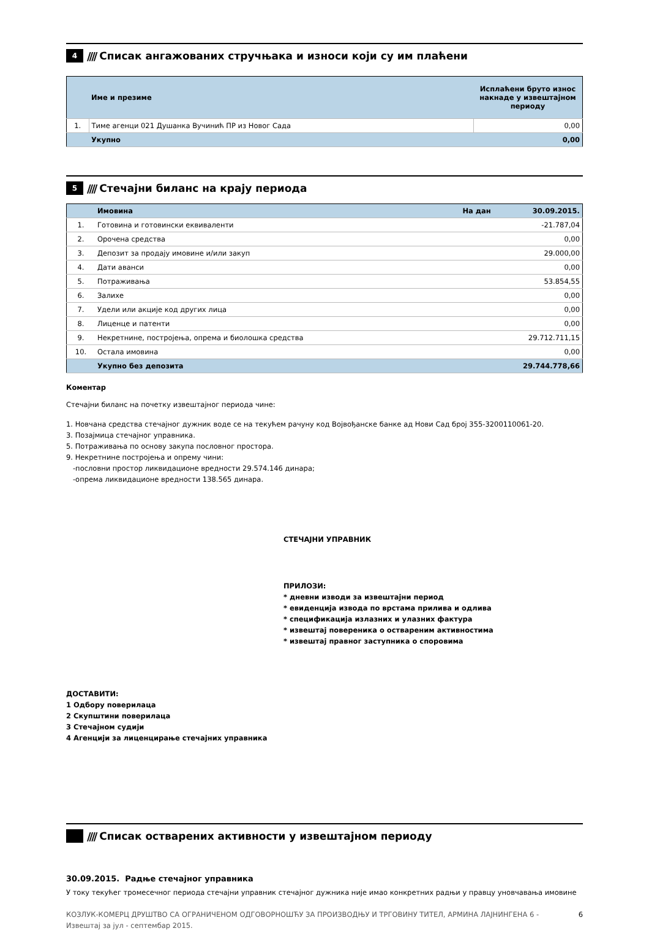4
////
Списак ангажованих стручњака и износи који су им плаћени
| | Име и презиме | Исплаћени бруто износ накнаде у извештајном периоду |
| --- | --- | --- |
| 1. | Тиме агенци 021 Душанка Вучинић ПР из Новог Сада | 0,00 |
| | Укупно | 0,00 |
5
////
Стечајни биланс на крају периода
| | Имовина | На дан 30.09.2015. |
| 1. | Готовина и готовински еквиваленти | -21.787,04 |
| 2. | Орочена средства | 0,00 |
| 3. | Депозит за продају имовине и/или закуп | 29.000,00 |
| 4. | Дати аванси | 0,00 |
| 5. | Потраживања | 53.854,55 |
| 6. | Залихе | 0,00 |
| 7. | Удели или акције код других лица | 0,00 |
| 8. | Лиценце и патенти | 0,00 |
| 9. | Некретнине, постројења, опрема и биолошка средства | 29.712.711,15 |
| 10. | Остала имовина | 0,00 |
| | Укупно без депозита | 29.744.778,66 |
Коментар
Стечајни биланс на почетку извештајног периода чине:
1. Новчана средства стечајног дужник воде се на текућем рачуну код Војвођанске банке ад Нови Сад број 355-3200110061-20.
3. Позајмица стечајног управника.
5. Потраживања по основу закупа пословног простора.
9. Некретнине постројења и опрему чини:
-пословни простор ликвидационе вредности 29.574.146 динара;
-опрема ликвидационе вредности 138.565 динара.
СТЕЧАЈНИ УПРАВНИК
ПРИЛОЗИ:
* дневни изводи за извештајни период
* евиденција извода по врстама прилива и одлива
* спецификација излазних и улазних фактура
* извештај повереника о оствареним активностима
* извештај правног заступника о споровима
ДОСТАВИТИ:
1 Одбору поверилаца
2 Скупштини поверилаца
3 Стечајном судији
4 Агенцији за лиценцирање стечајних управника
////
Списак остварених активности у извештајном периоду
30.09.2015. Радње стечајног управника
У току текућег тромесечног периода стечајни управник стечајног дужника није имао конкретних радњи у правцу уновчавања имовине
КОЗЛУК-КОМЕРЦ ДРУШТВО СА ОГРАНИЧЕНОМ ОДГОВОРНОШЋУ ЗА ПРОИЗВОДЊУ И ТРГОВИНУ ТИТЕЛ, АРМИНА ЛАЈНИНГЕНА 6 - Извештај за јул - септембар 2015.
6